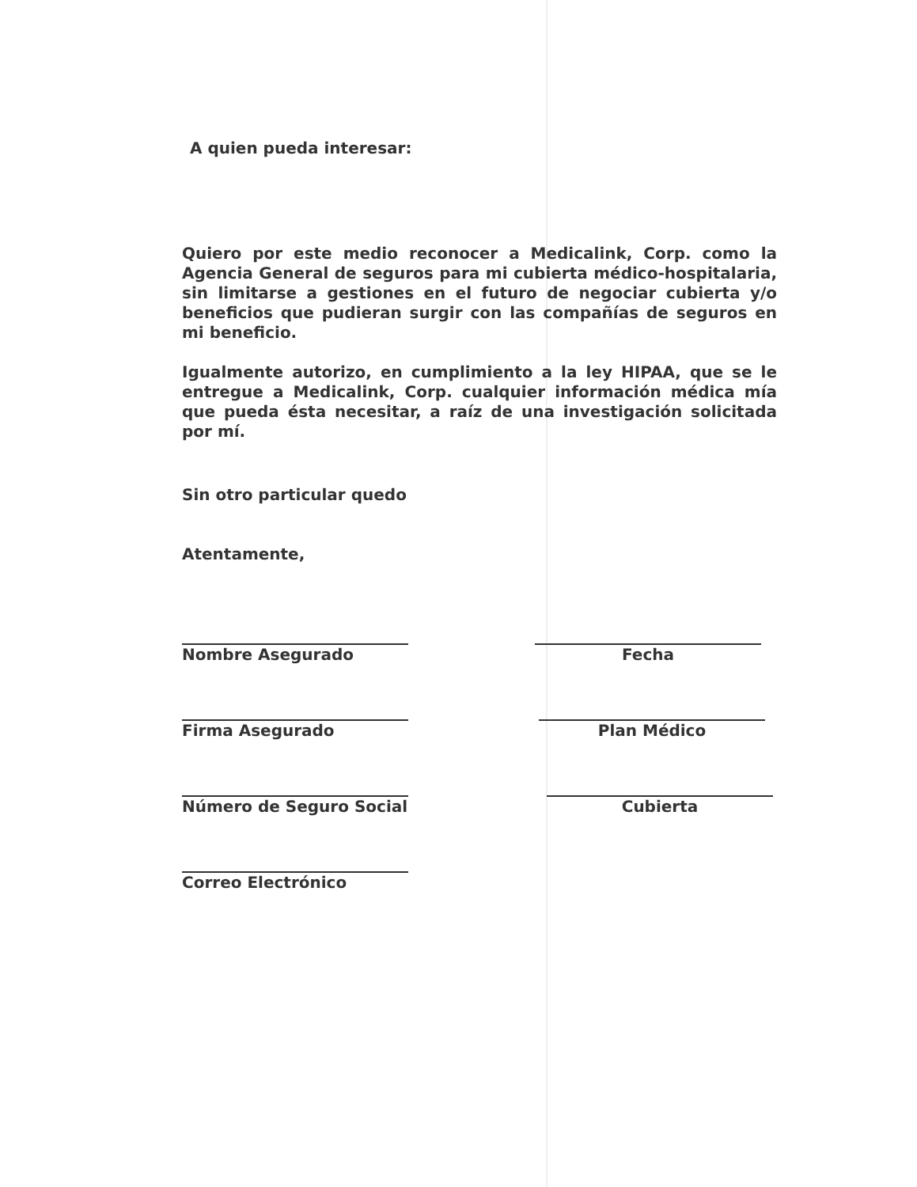A quien pueda interesar:
Quiero por este medio reconocer a Medicalink, Corp. como la Agencia General de seguros para mi cubierta médico-hospitalaria, sin limitarse a gestiones en el futuro de negociar cubierta y/o beneficios que pudieran surgir con las compañías de seguros en mi beneficio.
Igualmente autorizo, en cumplimiento a la ley HIPAA, que se le entregue a Medicalink, Corp. cualquier información médica mía que pueda ésta necesitar, a raíz de una investigación solicitada por mí.
Sin otro particular quedo
Atentamente,
Nombre Asegurado Fecha
Firma Asegurado Plan Médico
Número de Seguro Social Cubierta
Correo Electrónico